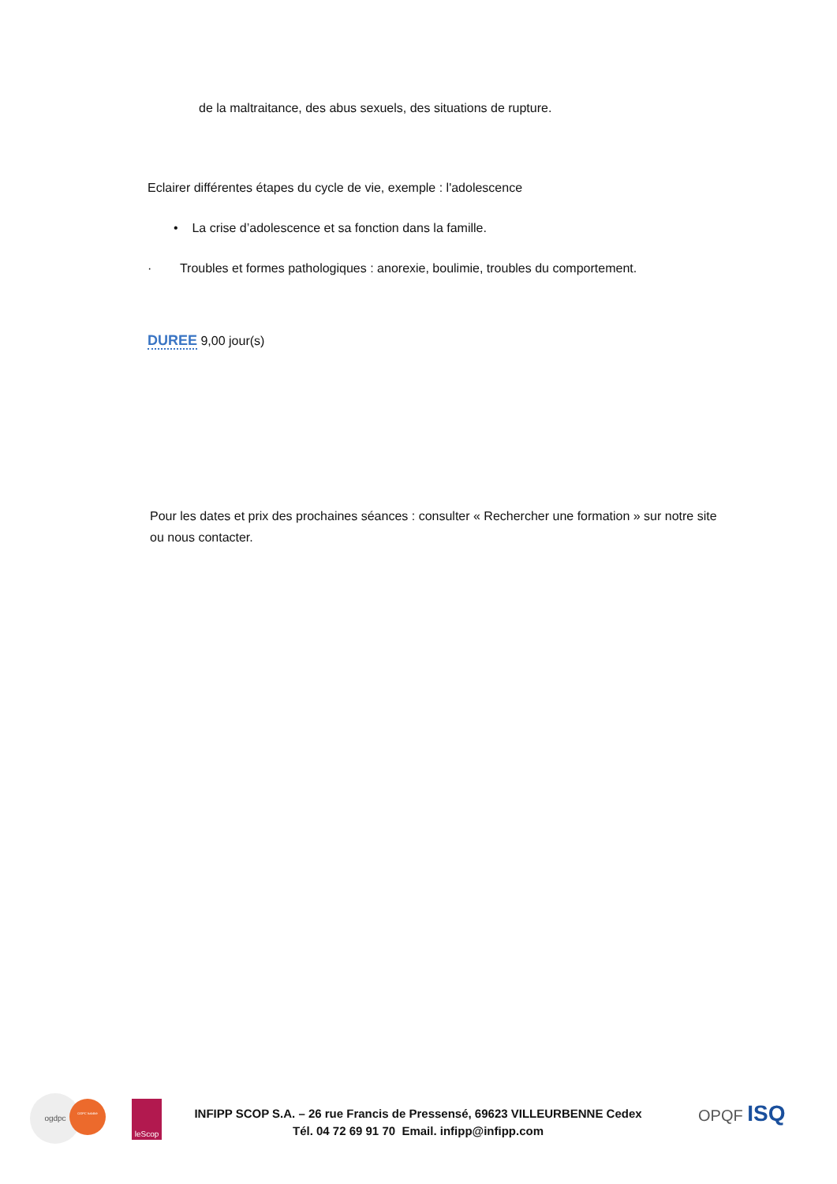de la maltraitance, des abus sexuels, des situations de rupture.
Eclairer différentes étapes du cycle de vie, exemple : l'adolescence
• La crise d’adolescence et sa fonction dans la famille.
· Troubles et formes pathologiques : anorexie, boulimie, troubles du comportement.
DUREE 9,00 jour(s)
Pour les dates et prix des prochaines séances : consulter « Rechercher une formation » sur notre site ou nous contacter.
ogdpc ODPC habilité leScop
INFIPP SCOP S.A. – 26 rue Francis de Pressensé, 69623 VILLEURBENNE Cedex
Tél. 04 72 69 91 70 Email. infipp@infipp.com
OPQF ISQ